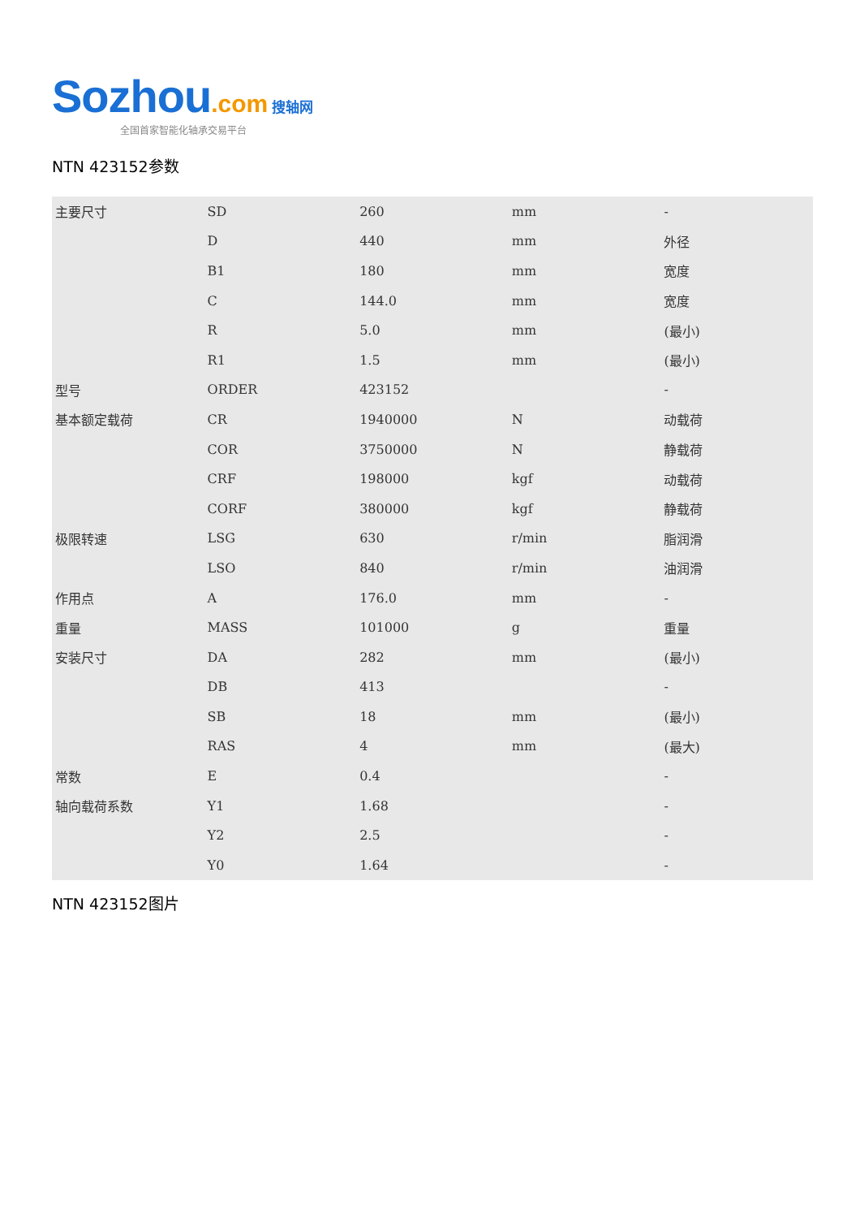Sozhou.com 搜轴网
全国首家智能化轴承交易平台
NTN 423152参数
| 主要尺寸 | SD | 260 | mm | - |
| | D | 440 | mm | 外径 |
| | B1 | 180 | mm | 宽度 |
| | C | 144.0 | mm | 宽度 |
| | R | 5.0 | mm | (最小) |
| | R1 | 1.5 | mm | (最小) |
| 型号 | ORDER | 423152 | | - |
| 基本额定载荷 | CR | 1940000 | N | 动载荷 |
| | COR | 3750000 | N | 静载荷 |
| | CRF | 198000 | kgf | 动载荷 |
| | CORF | 380000 | kgf | 静载荷 |
| 极限转速 | LSG | 630 | r/min | 脂润滑 |
| | LSO | 840 | r/min | 油润滑 |
| 作用点 | A | 176.0 | mm | - |
| 重量 | MASS | 101000 | g | 重量 |
| 安装尺寸 | DA | 282 | mm | (最小) |
| | DB | 413 | | - |
| | SB | 18 | mm | (最小) |
| | RAS | 4 | mm | (最大) |
| 常数 | E | 0.4 | | - |
| 轴向载荷系数 | Y1 | 1.68 | | - |
| | Y2 | 2.5 | | - |
| | Y0 | 1.64 | | - |
NTN 423152图片